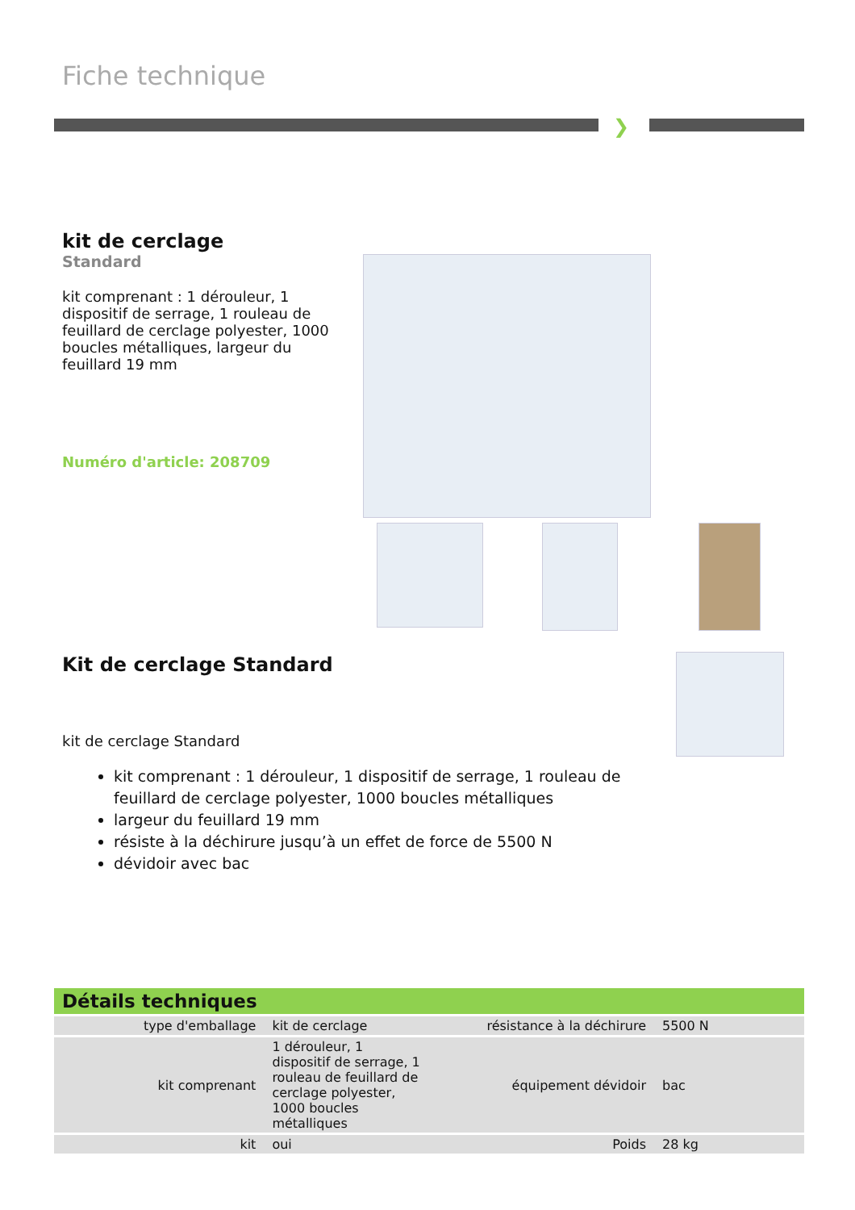Fiche technique
❯
kit de cerclage
Standard
kit comprenant : 1 dérouleur, 1 dispositif de serrage, 1 rouleau de feuillard de cerclage polyester, 1000 boucles métalliques, largeur du feuillard 19 mm
Numéro d'article: 208709
Kit de cerclage Standard
kit de cerclage Standard
kit comprenant : 1 dérouleur, 1 dispositif de serrage, 1 rouleau de feuillard de cerclage polyester, 1000 boucles métalliques
largeur du feuillard 19 mm
résiste à la déchirure jusqu’à un effet de force de 5500 N
dévidoir avec bac
Détails techniques
| type d'emballage | kit de cerclage | résistance à la déchirure | 5500 N |
| kit comprenant | 1 dérouleur, 1 dispositif de serrage, 1 rouleau de feuillard de cerclage polyester, 1000 boucles métalliques | équipement dévidoir | bac |
| kit | oui | Poids | 28 kg |